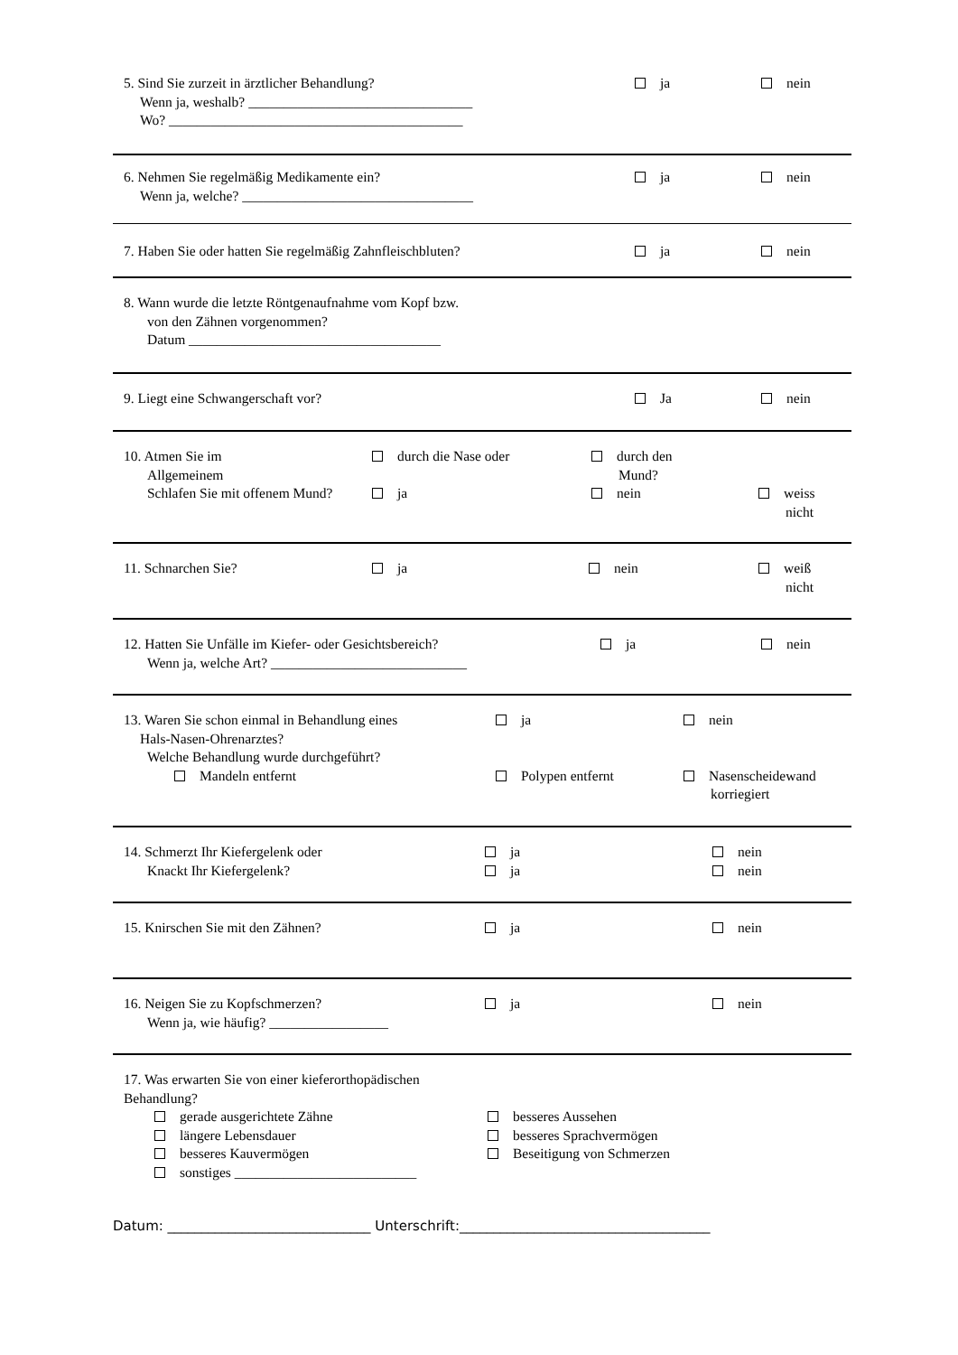5. Sind Sie zurzeit in ärztlicher Behandlung?
Wenn ja, weshalb? ________________________________
Wo? __________________________________________
ja nein
6. Nehmen Sie regelmäßig Medikamente ein?
Wenn ja, welche? _________________________________
ja nein
7. Haben Sie oder hatten Sie regelmäßig Zahnfleischbluten?
ja nein
8. Wann wurde die letzte Röntgenaufnahme vom Kopf bzw.
von den Zähnen vorgenommen?
Datum ____________________________________
9. Liegt eine Schwangerschaft vor?
Ja nein
10. Atmen Sie im
Allgemeinem
durch die Nase oder durch den
Mund?
Schlafen Sie mit offenem Mund?
ja nein weiss
nicht
11. Schnarchen Sie? ja nein weiß
nicht
12. Hatten Sie Unfälle im Kiefer- oder Gesichtsbereich?
Wenn ja, welche Art? ____________________________
ja nein
13. Waren Sie schon einmal in Behandlung eines
Hals-Nasen-Ohrenarztes?
Welche Behandlung wurde durchgeführt?
ja nein
Mandeln entfernt Polypen entfernt Nasenscheidewand
korriegiert
14. Schmerzt Ihr Kiefergelenk oder
Knackt Ihr Kiefergelenk?
ja
ja
nein
nein
15. Knirschen Sie mit den Zähnen? ja nein
16. Neigen Sie zu Kopfschmerzen?
Wenn ja, wie häufig? _________________
ja nein
17. Was erwarten Sie von einer kieferorthopädischen
Behandlung?
gerade ausgerichtete Zähne
längere Lebensdauer
besseres Kauvermögen
sonstiges __________________________
besseres Aussehen
besseres Sprachvermögen
Beseitigung von Schmerzen
Datum: ______________________________ Unterschrift:_____________________________________